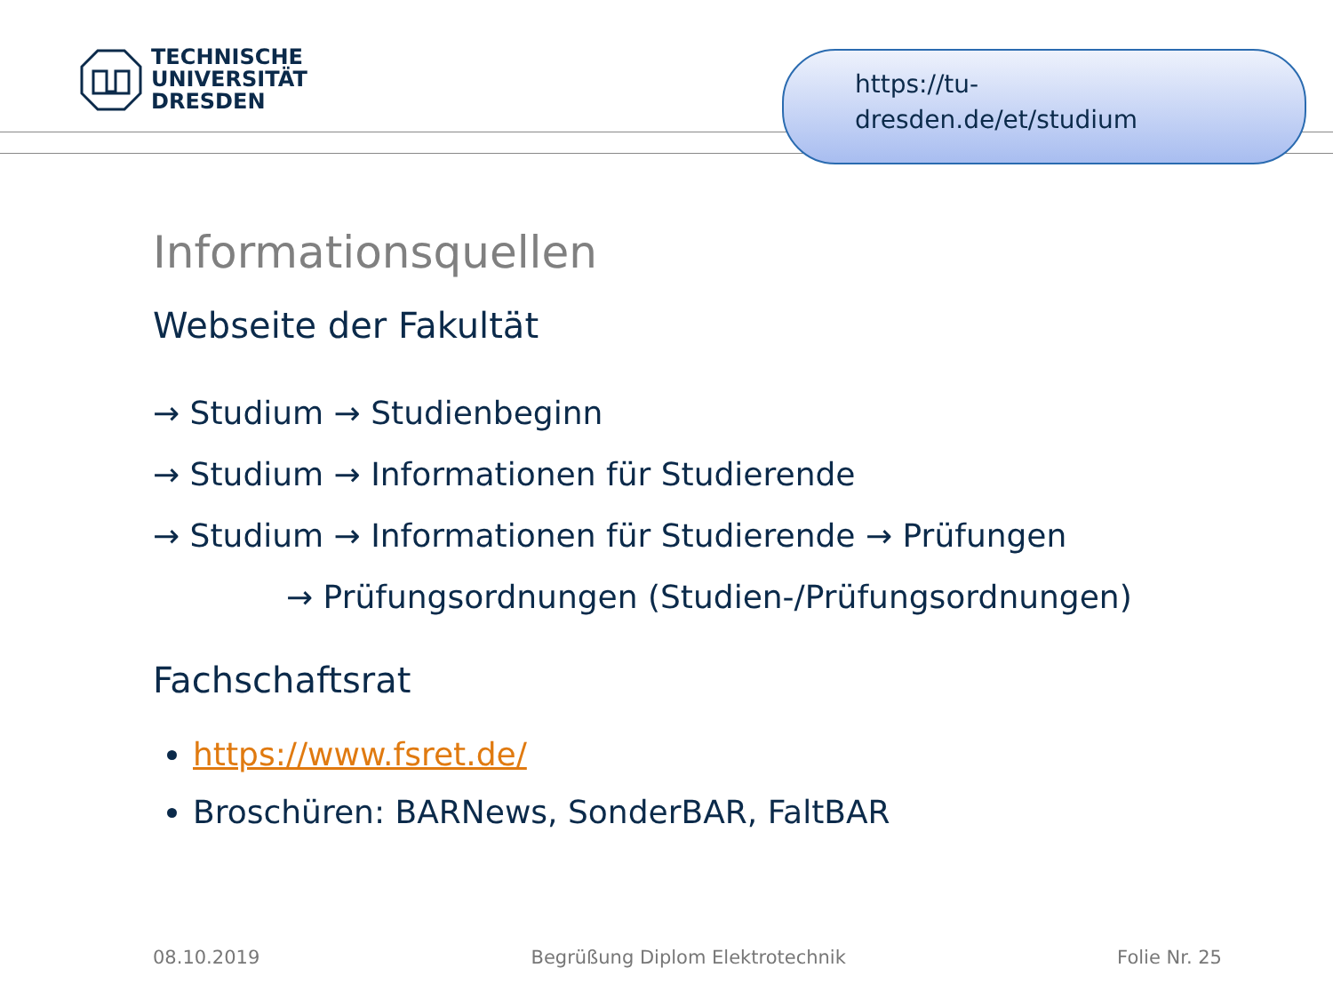TECHNISCHE
UNIVERSITÄT
DRESDEN
https://tu-
dresden.de/et/studium
Informationsquellen
Webseite der Fakultät
→ Studium → Studienbeginn
→ Studium → Informationen für Studierende
→ Studium → Informationen für Studierende → Prüfungen
→ Prüfungsordnungen (Studien-/Prüfungsordnungen)
Fachschaftsrat
https://www.fsret.de/
Broschüren: BARNews, SonderBAR, FaltBAR
08.10.2019 Begrüßung Diplom Elektrotechnik Folie Nr. 25